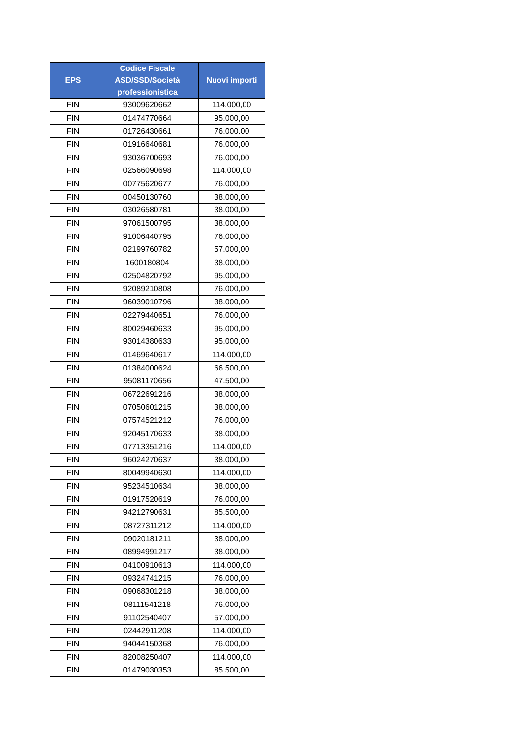| EPS | Codice Fiscale ASD/SSD/Società professionistica | Nuovi importi |
| --- | --- | --- |
| FIN | 93009620662 | 114.000,00 |
| FIN | 01474770664 | 95.000,00 |
| FIN | 01726430661 | 76.000,00 |
| FIN | 01916640681 | 76.000,00 |
| FIN | 93036700693 | 76.000,00 |
| FIN | 02566090698 | 114.000,00 |
| FIN | 00775620677 | 76.000,00 |
| FIN | 00450130760 | 38.000,00 |
| FIN | 03026580781 | 38.000,00 |
| FIN | 97061500795 | 38.000,00 |
| FIN | 91006440795 | 76.000,00 |
| FIN | 02199760782 | 57.000,00 |
| FIN | 1600180804 | 38.000,00 |
| FIN | 02504820792 | 95.000,00 |
| FIN | 92089210808 | 76.000,00 |
| FIN | 96039010796 | 38.000,00 |
| FIN | 02279440651 | 76.000,00 |
| FIN | 80029460633 | 95.000,00 |
| FIN | 93014380633 | 95.000,00 |
| FIN | 01469640617 | 114.000,00 |
| FIN | 01384000624 | 66.500,00 |
| FIN | 95081170656 | 47.500,00 |
| FIN | 06722691216 | 38.000,00 |
| FIN | 07050601215 | 38.000,00 |
| FIN | 07574521212 | 76.000,00 |
| FIN | 92045170633 | 38.000,00 |
| FIN | 07713351216 | 114.000,00 |
| FIN | 96024270637 | 38.000,00 |
| FIN | 80049940630 | 114.000,00 |
| FIN | 95234510634 | 38.000,00 |
| FIN | 01917520619 | 76.000,00 |
| FIN | 94212790631 | 85.500,00 |
| FIN | 08727311212 | 114.000,00 |
| FIN | 09020181211 | 38.000,00 |
| FIN | 08994991217 | 38.000,00 |
| FIN | 04100910613 | 114.000,00 |
| FIN | 09324741215 | 76.000,00 |
| FIN | 09068301218 | 38.000,00 |
| FIN | 08111541218 | 76.000,00 |
| FIN | 91102540407 | 57.000,00 |
| FIN | 02442911208 | 114.000,00 |
| FIN | 94044150368 | 76.000,00 |
| FIN | 82008250407 | 114.000,00 |
| FIN | 01479030353 | 85.500,00 |